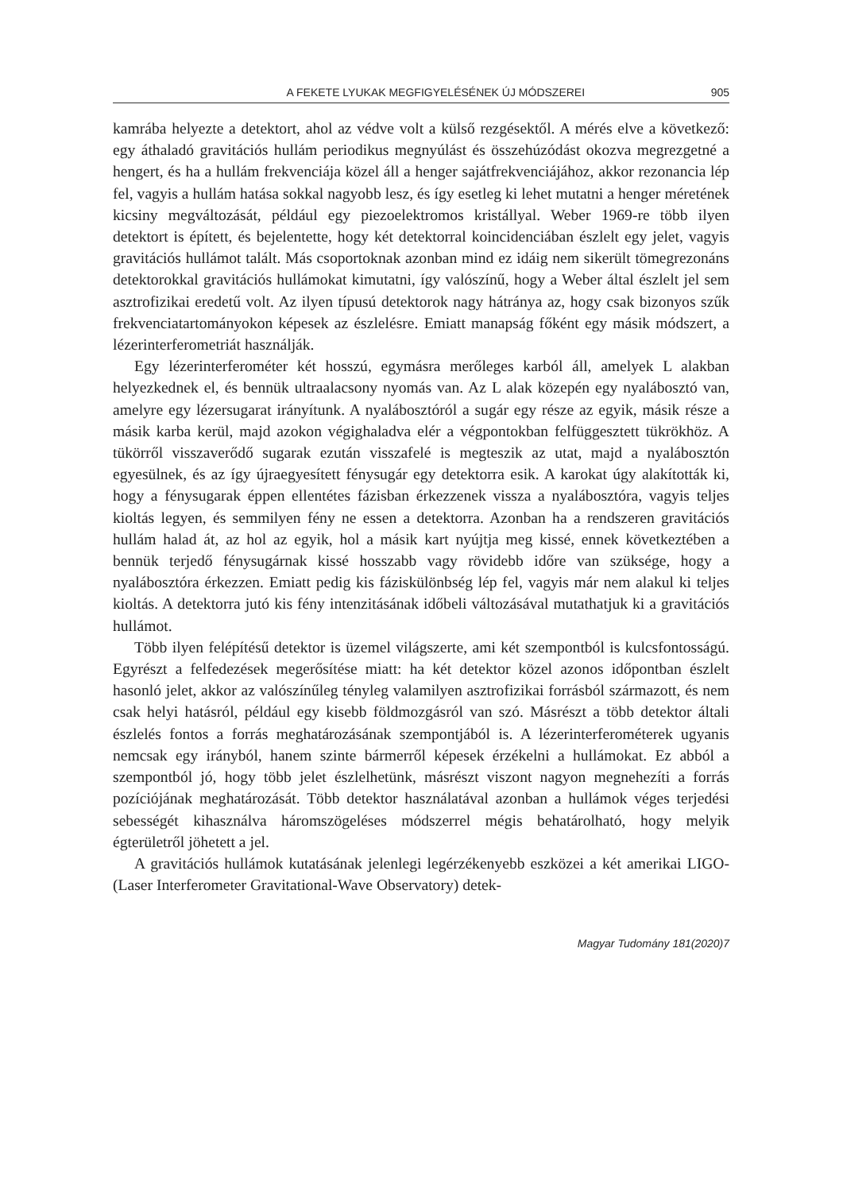A FEKETE LYUKAK MEGFIGYELÉSÉNEK ÚJ MÓDSZEREI 905
kamrába helyezte a detektort, ahol az védve volt a külső rezgésektől. A mérés elve a következő: egy áthaladó gravitációs hullám periodikus megnyúlást és összehúzódást okozva megrezgetné a hengert, és ha a hullám frekvenciája közel áll a henger sajátfrekvenciájához, akkor rezonancia lép fel, vagyis a hullám hatása sokkal nagyobb lesz, és így esetleg ki lehet mutatni a henger méretének kicsiny megváltozását, például egy piezoelektromos kristállyal. Weber 1969-re több ilyen detektort is épített, és bejelentette, hogy két detektorral koincidenciában észlelt egy jelet, vagyis gravitációs hullámot talált. Más csoportoknak azonban mind ez idáig nem sikerült tömegrezonáns detektorokkal gravitációs hullámokat kimutatni, így valószínű, hogy a Weber által észlelt jel sem asztrofizikai eredetű volt. Az ilyen típusú detektorok nagy hátránya az, hogy csak bizonyos szűk frekvenciatartományokon képesek az észlelésre. Emiatt manapság főként egy másik módszert, a lézerinterferometriát használják.
Egy lézerinterferométer két hosszú, egymásra merőleges karból áll, amelyek L alakban helyezkednek el, és bennük ultraalacsony nyomás van. Az L alak közepén egy nyalábosztó van, amelyre egy lézersugarat irányítunk. A nyalábosztóról a sugár egy része az egyik, másik része a másik karba kerül, majd azokon végighaladva elér a végpontokban felfüggesztett tükrökhöz. A tükörről visszaverődő sugarak ezután visszafelé is megteszik az utat, majd a nyalábosztón egyesülnek, és az így újraegyesített fénysugár egy detektorra esik. A karokat úgy alakították ki, hogy a fénysugarak éppen ellentétes fázisban érkezzenek vissza a nyalábosztóra, vagyis teljes kioltás legyen, és semmilyen fény ne essen a detektorra. Azonban ha a rendszeren gravitációs hullám halad át, az hol az egyik, hol a másik kart nyújtja meg kissé, ennek következtében a bennük terjedő fénysugárnak kissé hosszabb vagy rövidebb időre van szüksége, hogy a nyalábosztóra érkezzen. Emiatt pedig kis fáziskülönbség lép fel, vagyis már nem alakul ki teljes kioltás. A detektorra jutó kis fény intenzitásának időbeli változásával mutathatjuk ki a gravitációs hullámot.
Több ilyen felépítésű detektor is üzemel világszerte, ami két szempontból is kulcsfontosságú. Egyrészt a felfedezések megerősítése miatt: ha két detektor közel azonos időpontban észlelt hasonló jelet, akkor az valószínűleg tényleg valamilyen asztrofizikai forrásból származott, és nem csak helyi hatásról, például egy kisebb földmozgásról van szó. Másrészt a több detektor általi észlelés fontos a forrás meghatározásának szempontjából is. A lézerinterferométerek ugyanis nemcsak egy irányból, hanem szinte bármerről képesek érzékelni a hullámokat. Ez abból a szempontból jó, hogy több jelet észlelhetünk, másrészt viszont nagyon megnehezíti a forrás pozíciójának meghatározását. Több detektor használatával azonban a hullámok véges terjedési sebességét kihasználva háromszögeléses módszerrel mégis behatárolható, hogy melyik égterületről jöhetett a jel.
A gravitációs hullámok kutatásának jelenlegi legérzékenyebb eszközei a két amerikai LIGO- (Laser Interferometer Gravitational-Wave Observatory) detek-
Magyar Tudomány 181(2020)7